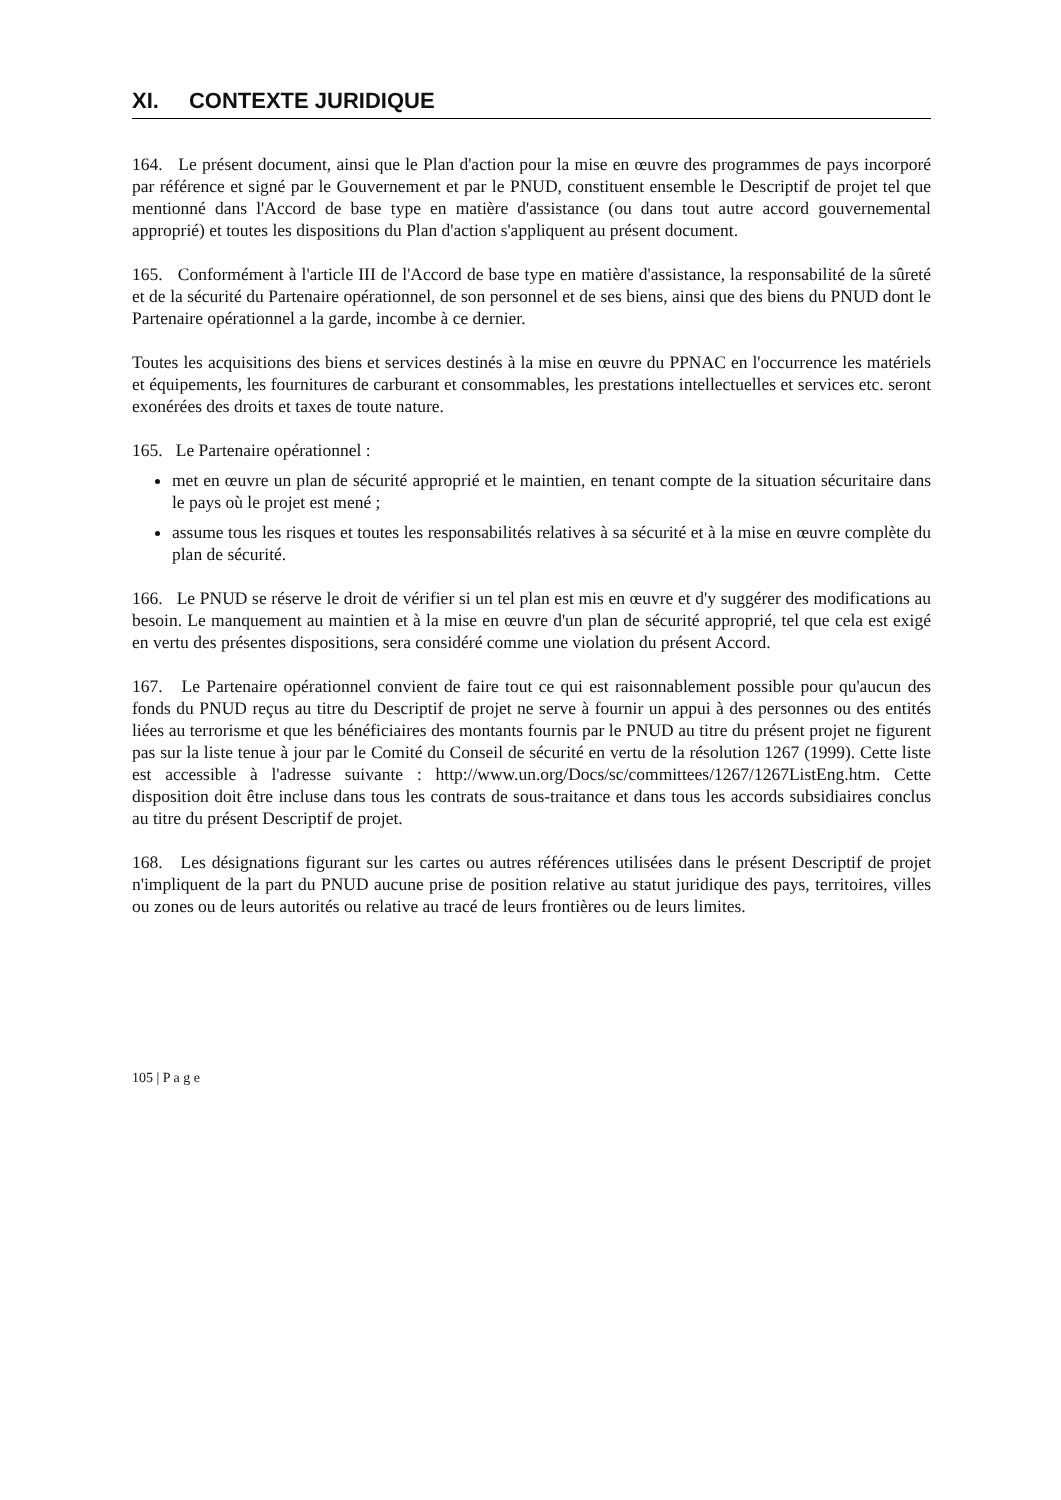XI. CONTEXTE JURIDIQUE
164. Le présent document, ainsi que le Plan d'action pour la mise en œuvre des programmes de pays incorporé par référence et signé par le Gouvernement et par le PNUD, constituent ensemble le Descriptif de projet tel que mentionné dans l'Accord de base type en matière d'assistance (ou dans tout autre accord gouvernemental approprié) et toutes les dispositions du Plan d'action s'appliquent au présent document.
165. Conformément à l'article III de l'Accord de base type en matière d'assistance, la responsabilité de la sûreté et de la sécurité du Partenaire opérationnel, de son personnel et de ses biens, ainsi que des biens du PNUD dont le Partenaire opérationnel a la garde, incombe à ce dernier.
Toutes les acquisitions des biens et services destinés à la mise en œuvre du PPNAC en l'occurrence les matériels et équipements, les fournitures de carburant et consommables, les prestations intellectuelles et services etc. seront exonérées des droits et taxes de toute nature.
165. Le Partenaire opérationnel :
met en œuvre un plan de sécurité approprié et le maintien, en tenant compte de la situation sécuritaire dans le pays où le projet est mené ;
assume tous les risques et toutes les responsabilités relatives à sa sécurité et à la mise en œuvre complète du plan de sécurité.
166. Le PNUD se réserve le droit de vérifier si un tel plan est mis en œuvre et d'y suggérer des modifications au besoin. Le manquement au maintien et à la mise en œuvre d'un plan de sécurité approprié, tel que cela est exigé en vertu des présentes dispositions, sera considéré comme une violation du présent Accord.
167. Le Partenaire opérationnel convient de faire tout ce qui est raisonnablement possible pour qu'aucun des fonds du PNUD reçus au titre du Descriptif de projet ne serve à fournir un appui à des personnes ou des entités liées au terrorisme et que les bénéficiaires des montants fournis par le PNUD au titre du présent projet ne figurent pas sur la liste tenue à jour par le Comité du Conseil de sécurité en vertu de la résolution 1267 (1999). Cette liste est accessible à l'adresse suivante : http://www.un.org/Docs/sc/committees/1267/1267ListEng.htm. Cette disposition doit être incluse dans tous les contrats de sous-traitance et dans tous les accords subsidiaires conclus au titre du présent Descriptif de projet.
168. Les désignations figurant sur les cartes ou autres références utilisées dans le présent Descriptif de projet n'impliquent de la part du PNUD aucune prise de position relative au statut juridique des pays, territoires, villes ou zones ou de leurs autorités ou relative au tracé de leurs frontières ou de leurs limites.
105 | P a g e